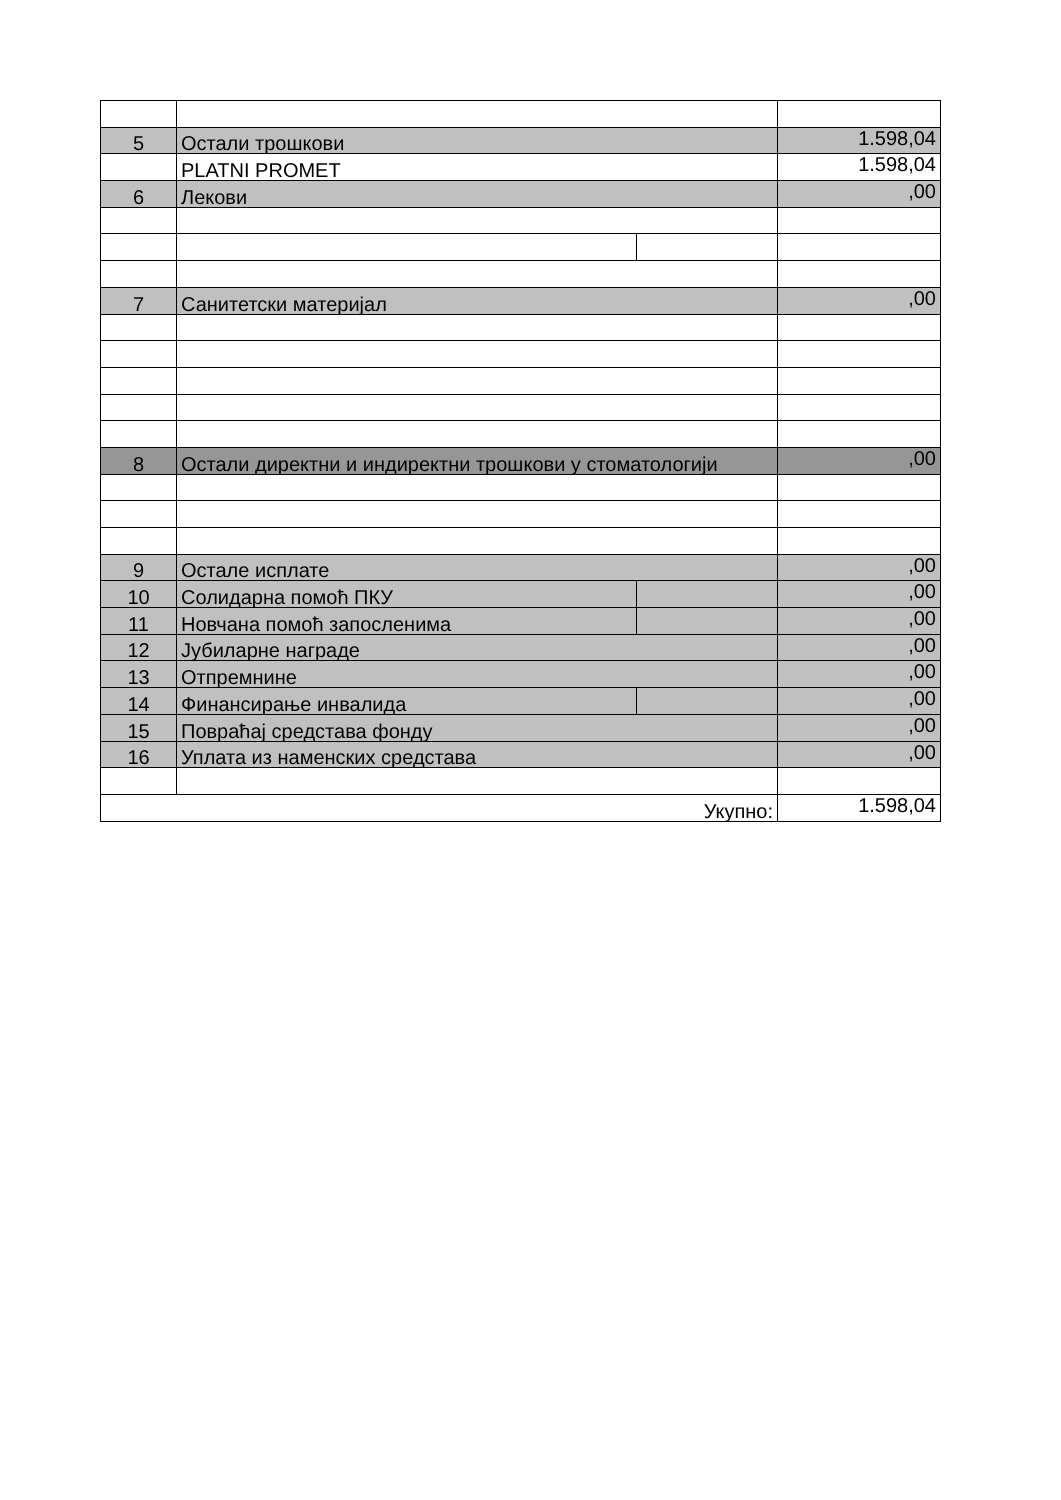| 5 | Остали трошкови | | 1.598,04 |
| | PLATNI PROMET | | 1.598,04 |
| 6 | Лекови | | ,00 |
| 7 | Санитетски материјал | | ,00 |
| 8 | Остали директни и индиректни трошкови у стоматологији | | ,00 |
| 9 | Остале исплате | | ,00 |
| 10 | Солидарна помоћ ПКУ | | ,00 |
| 11 | Новчана помоћ запосленима | | ,00 |
| 12 | Јубиларне награде | | ,00 |
| 13 | Отпремнине | | ,00 |
| 14 | Финансирање инвалида | | ,00 |
| 15 | Повраћај средстава фонду | | ,00 |
| 16 | Уплата из наменских средстава | | ,00 |
| Укупно: | | | 1.598,04 |